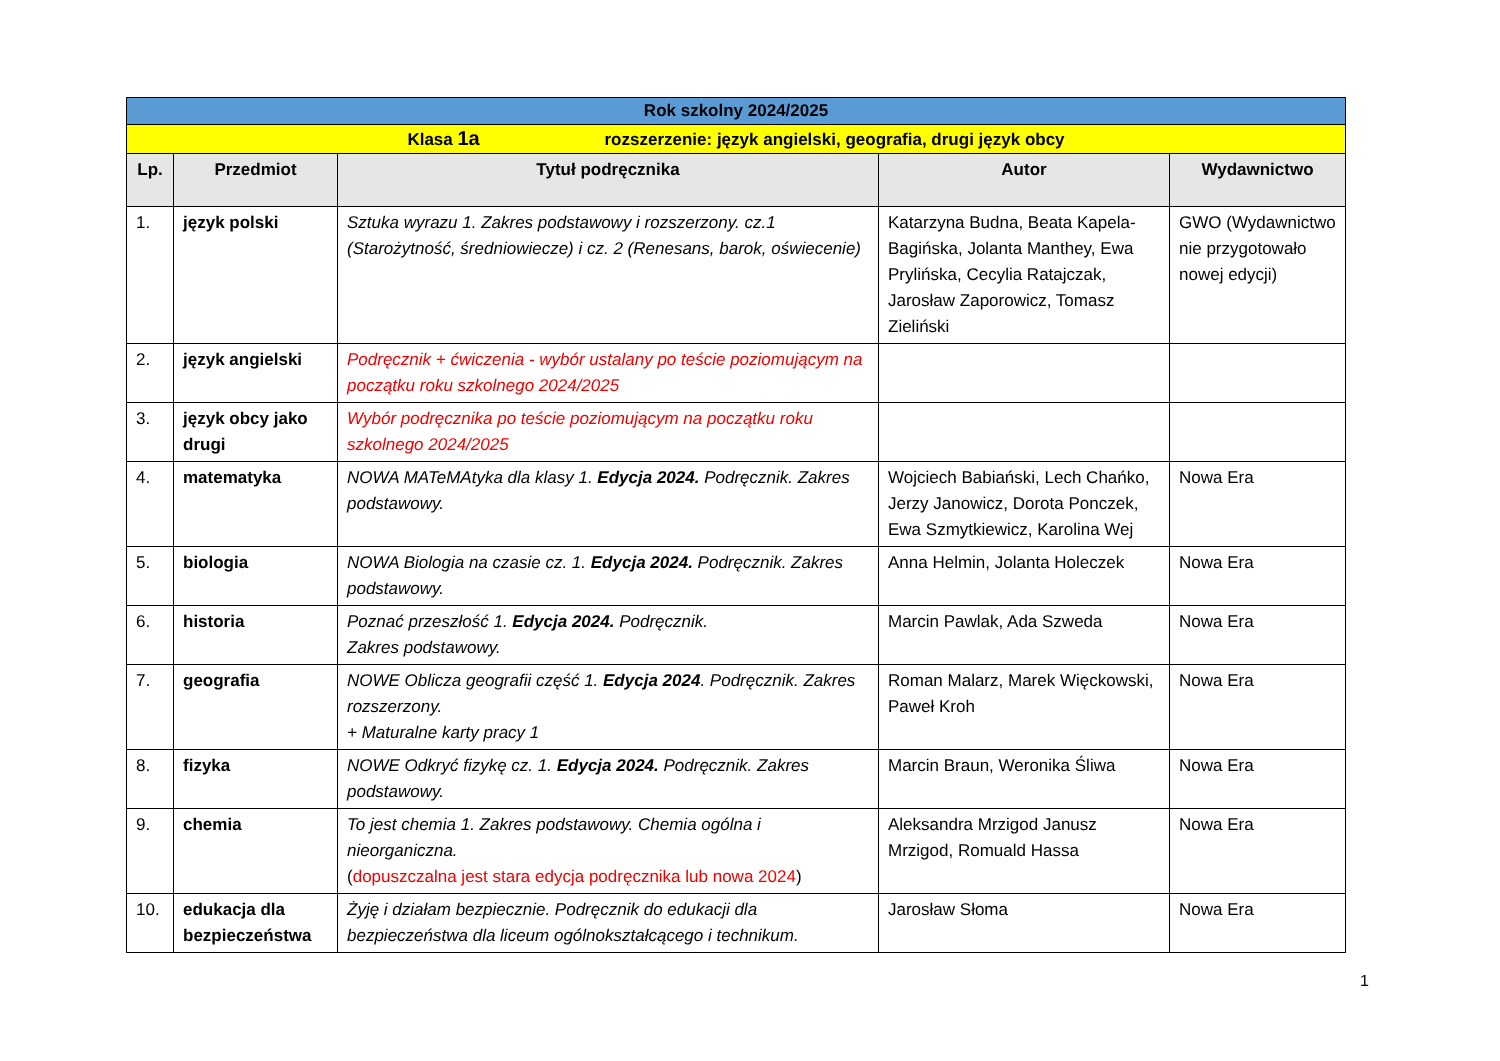| Rok szkolny 2024/2025 | | | | |
| --- | --- | --- | --- | --- |
| Klasa 1a rozszerzenie: język angielski, geografia, drugi język obcy | | | | |
| Lp. | Przedmiot | Tytuł podręcznika | Autor | Wydawnictwo |
| 1. | język polski | Sztuka wyrazu 1. Zakres podstawowy i rozszerzony. cz.1 (Starożytność, średniowiecze) i cz. 2 (Renesans, barok, oświecenie) | Katarzyna Budna, Beata Kapela-Bagińska, Jolanta Manthey, Ewa Prylińska, Cecylia Ratajczak, Jarosław Zaporowicz, Tomasz Zieliński | GWO (Wydawnictwo nie przygotowało nowej edycji) |
| 2. | język angielski | Podręcznik + ćwiczenia - wybór ustalany po teście poziomującym na początku roku szkolnego 2024/2025 | | |
| 3. | język obcy jako drugi | Wybór podręcznika po teście poziomującym na początku roku szkolnego 2024/2025 | | |
| 4. | matematyka | NOWA MATeMAtyka dla klasy 1. Edycja 2024. Podręcznik. Zakres podstawowy. | Wojciech Babiański, Lech Chańko, Jerzy Janowicz, Dorota Ponczek, Ewa Szmytkiewicz, Karolina Wej | Nowa Era |
| 5. | biologia | NOWA Biologia na czasie cz. 1. Edycja 2024. Podręcznik. Zakres podstawowy. | Anna Helmin, Jolanta Holeczek | Nowa Era |
| 6. | historia | Poznać przeszłość 1. Edycja 2024. Podręcznik. Zakres podstawowy. | Marcin Pawlak, Ada Szweda | Nowa Era |
| 7. | geografia | NOWE Oblicza geografii część 1. Edycja 2024 . Podręcznik. Zakres rozszerzony. + Maturalne karty pracy 1 | Roman Malarz, Marek Więckowski, Paweł Kroh | Nowa Era |
| 8. | fizyka | NOWE Odkryć fizykę cz. 1. Edycja 2024. Podręcznik. Zakres podstawowy. | Marcin Braun, Weronika Śliwa | Nowa Era |
| 9. | chemia | To jest chemia 1. Zakres podstawowy. Chemia ogólna i nieorganiczna. ( dopuszczalna jest stara edycja podręcznika lub nowa 2024 ) | Aleksandra Mrzigod Janusz Mrzigod, Romuald Hassa | Nowa Era |
| 10. | edukacja dla bezpieczeństwa | Żyję i działam bezpiecznie. Podręcznik do edukacji dla bezpieczeństwa dla liceum ogólnokształcącego i technikum. | Jarosław Słoma | Nowa Era |
1